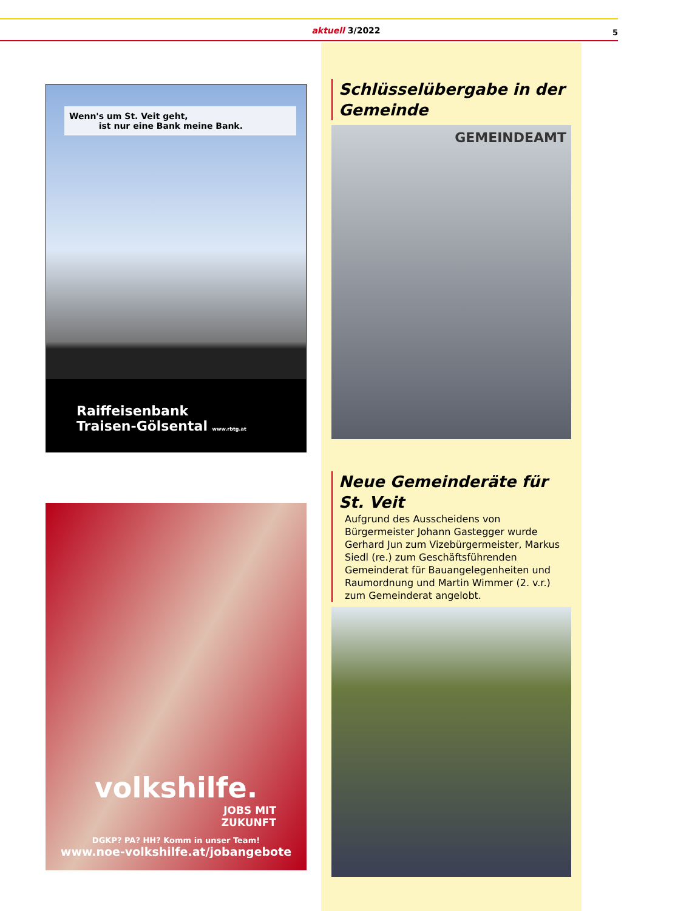aktuell 3/2022 5
Wenn's um St. Veit geht,
ist nur eine Bank meine Bank.
Raiffeisenbank
Traisen-Gölsental www.rbtg.at
volkshilfe.
JOBS MIT
ZUKUNFT
DGKP? PA? HH? Komm in unser Team!
www.noe-volkshilfe.at/jobangebote
Schlüsselübergabe in der Gemeinde
GEMEINDEAMT
Neue Gemeinderäte für St. Veit
Aufgrund des Ausscheidens von Bürgermeister Johann Gastegger wurde Gerhard Jun zum Vizebürgermeister, Markus Siedl (re.) zum Geschäftsführenden Gemeinderat für Bauan­gelegenheiten und Raumordnung und Martin Wimmer (2. v.r.) zum Gemeinderat angelobt.